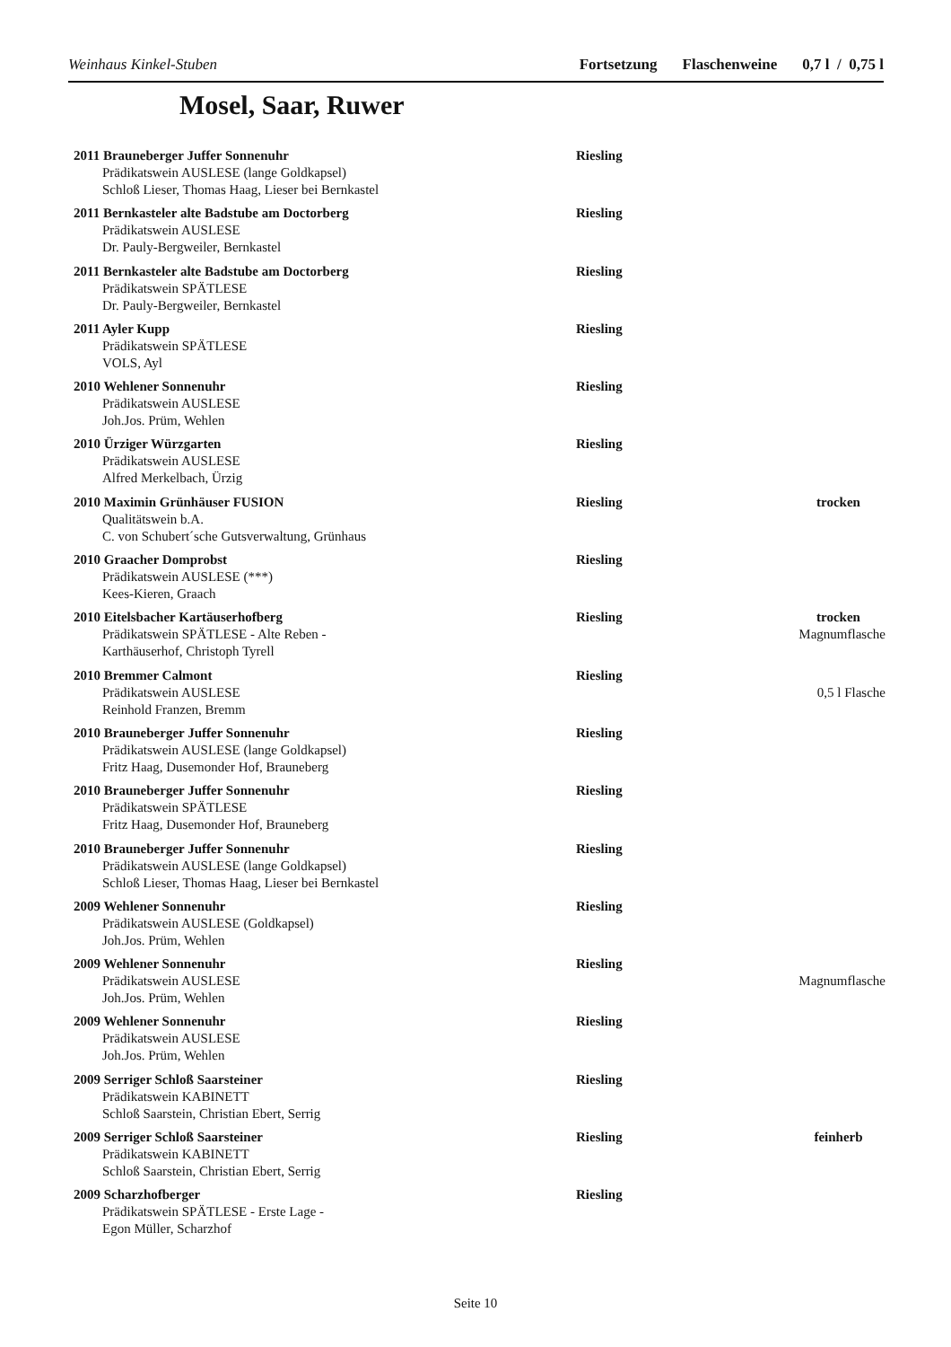Weinhaus Kinkel-Stuben Fortsetzung Flaschenweine 0,7 l / 0,75 l
Mosel, Saar, Ruwer
2011 Brauneberger Juffer Sonnenuhr Riesling
Prädikatswein AUSLESE (lange Goldkapsel)
Schloß Lieser, Thomas Haag, Lieser bei Bernkastel
2011 Bernkasteler alte Badstube am Doctorberg Riesling
Prädikatswein AUSLESE
Dr. Pauly-Bergweiler, Bernkastel
2011 Bernkasteler alte Badstube am Doctorberg Riesling
Prädikatswein SPÄTLESE
Dr. Pauly-Bergweiler, Bernkastel
2011 Ayler Kupp Riesling
Prädikatswein SPÄTLESE
VOLS, Ayl
2010 Wehlener Sonnenuhr Riesling
Prädikatswein AUSLESE
Joh.Jos. Prüm, Wehlen
2010 Ürziger Würzgarten Riesling
Prädikatswein AUSLESE
Alfred Merkelbach, Ürzig
2010 Maximin Grünhäuser FUSION Riesling trocken
Qualitätswein b.A.
C. von Schubert´sche Gutsverwaltung, Grünhaus
2010 Graacher Domprobst Riesling
Prädikatswein AUSLESE (***)
Kees-Kieren, Graach
2010 Eitelsbacher Kartäuserhofberg Riesling trocken
Prädikatswein SPÄTLESE - Alte Reben - Magnumflasche
Karthäuserhof, Christoph Tyrell
2010 Bremmer Calmont Riesling
Prädikatswein AUSLESE 0,5 l Flasche
Reinhold Franzen, Bremm
2010 Brauneberger Juffer Sonnenuhr Riesling
Prädikatswein AUSLESE (lange Goldkapsel)
Fritz Haag, Dusemonder Hof, Brauneberg
2010 Brauneberger Juffer Sonnenuhr Riesling
Prädikatswein SPÄTLESE
Fritz Haag, Dusemonder Hof, Brauneberg
2010 Brauneberger Juffer Sonnenuhr Riesling
Prädikatswein AUSLESE (lange Goldkapsel)
Schloß Lieser, Thomas Haag, Lieser bei Bernkastel
2009 Wehlener Sonnenuhr Riesling
Prädikatswein AUSLESE (Goldkapsel)
Joh.Jos. Prüm, Wehlen
2009 Wehlener Sonnenuhr Riesling
Prädikatswein AUSLESE Magnumflasche
Joh.Jos. Prüm, Wehlen
2009 Wehlener Sonnenuhr Riesling
Prädikatswein AUSLESE
Joh.Jos. Prüm, Wehlen
2009 Serriger Schloß Saarsteiner Riesling
Prädikatswein KABINETT
Schloß Saarstein, Christian Ebert, Serrig
2009 Serriger Schloß Saarsteiner Riesling feinherb
Prädikatswein KABINETT
Schloß Saarstein, Christian Ebert, Serrig
2009 Scharzhofberger Riesling
Prädikatswein SPÄTLESE - Erste Lage -
Egon Müller, Scharzhof
Seite 10